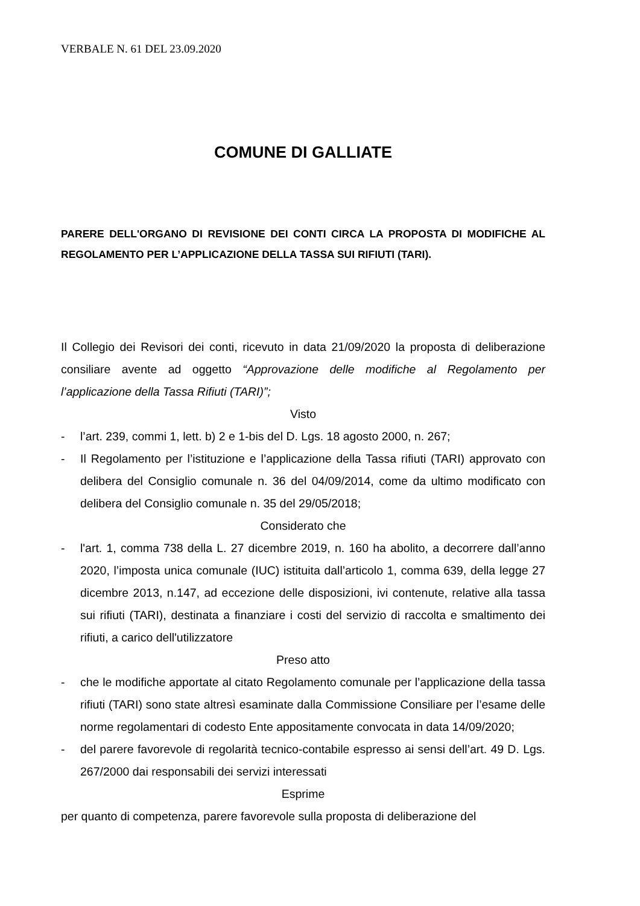VERBALE N. 61 DEL 23.09.2020
COMUNE DI GALLIATE
PARERE DELL'ORGANO DI REVISIONE DEI CONTI CIRCA LA PROPOSTA DI MODIFICHE AL REGOLAMENTO PER L’APPLICAZIONE DELLA TASSA SUI RIFIUTI (TARI).
Il Collegio dei Revisori dei conti, ricevuto in data 21/09/2020 la proposta di deliberazione consiliare avente ad oggetto “Approvazione delle modifiche al Regolamento per l’applicazione della Tassa Rifiuti (TARI)”;
Visto
- l’art. 239, commi 1, lett. b) 2 e 1-bis del D. Lgs. 18 agosto 2000, n. 267;
- Il Regolamento per l’istituzione e l’applicazione della Tassa rifiuti (TARI) approvato con delibera del Consiglio comunale n. 36 del 04/09/2014, come da ultimo modificato con delibera del Consiglio comunale n. 35 del 29/05/2018;
Considerato che
- l'art. 1, comma 738 della L. 27 dicembre 2019, n. 160 ha abolito, a decorrere dall’anno 2020, l’imposta unica comunale (IUC) istituita dall’articolo 1, comma 639, della legge 27 dicembre 2013, n.147, ad eccezione delle disposizioni, ivi contenute, relative alla tassa sui rifiuti (TARI), destinata a finanziare i costi del servizio di raccolta e smaltimento dei rifiuti, a carico dell'utilizzatore
Preso atto
- che le modifiche apportate al citato Regolamento comunale per l’applicazione della tassa rifiuti (TARI) sono state altresì esaminate dalla Commissione Consiliare per l’esame delle norme regolamentari di codesto Ente appositamente convocata in data 14/09/2020;
- del parere favorevole di regolarità tecnico-contabile espresso ai sensi dell’art. 49 D. Lgs. 267/2000 dai responsabili dei servizi interessati
Esprime
per quanto di competenza, parere favorevole sulla proposta di deliberazione del